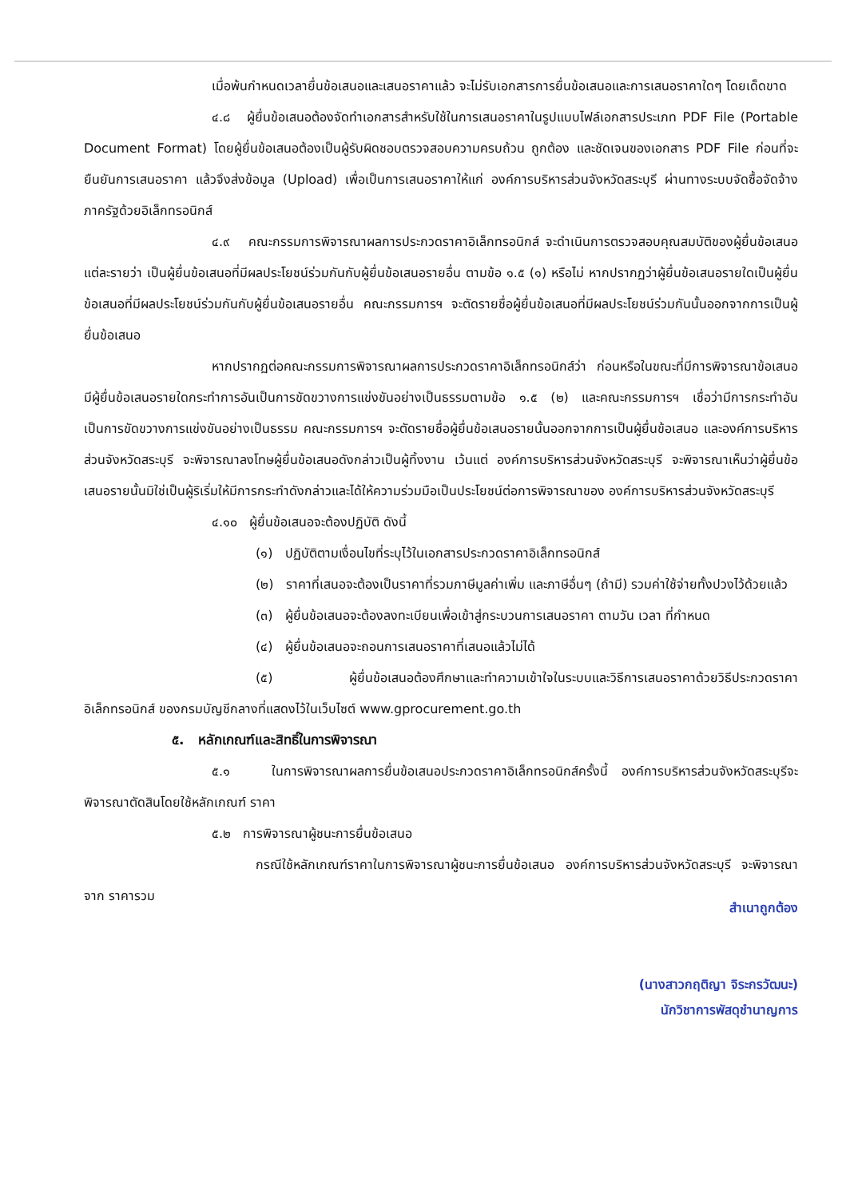เมื่อพ้นกำหนดเวลายื่นข้อเสนอและเสนอราคาแล้ว จะไม่รับเอกสารการยื่นข้อเสนอและการเสนอราคาใดๆ โดยเด็ดขาด
๔.๘ ผู้ยื่นข้อเสนอต้องจัดทำเอกสารสำหรับใช้ในการเสนอราคาในรูปแบบไฟล์เอกสารประเภท PDF File (Portable Document Format) โดยผู้ยื่นข้อเสนอต้องเป็นผู้รับผิดชอบตรวจสอบความครบถ้วน ถูกต้อง และชัดเจนของเอกสาร PDF File ก่อนที่จะยืนยันการเสนอราคา แล้วจึงส่งข้อมูล (Upload) เพื่อเป็นการเสนอราคาให้แก่ องค์การบริหารส่วนจังหวัดสระบุรี ผ่านทางระบบจัดซื้อจัดจ้างภาครัฐด้วยอิเล็กทรอนิกส์
๔.๙ คณะกรรมการพิจารณาผลการประกวดราคาอิเล็กทรอนิกส์ จะดำเนินการตรวจสอบคุณสมบัติของผู้ยื่นข้อเสนอแต่ละรายว่า เป็นผู้ยื่นข้อเสนอที่มีผลประโยชน์ร่วมกันกับผู้ยื่นข้อเสนอรายอื่น ตามข้อ ๑.๕ (๑) หรือไม่ หากปรากฏว่าผู้ยื่นข้อเสนอรายใดเป็นผู้ยื่นข้อเสนอที่มีผลประโยชน์ร่วมกันกับผู้ยื่นข้อเสนอรายอื่น คณะกรรมการฯ จะตัดรายชื่อผู้ยื่นข้อเสนอที่มีผลประโยชน์ร่วมกันนั้นออกจากการเป็นผู้ยื่นข้อเสนอ
หากปรากฏต่อคณะกรรมการพิจารณาผลการประกวดราคาอิเล็กทรอนิกส์ว่า ก่อนหรือในขณะที่มีการพิจารณาข้อเสนอ มีผู้ยื่นข้อเสนอรายใดกระทำการอันเป็นการขัดขวางการแข่งขันอย่างเป็นธรรมตามข้อ ๑.๕ (๒) และคณะกรรมการฯ เชื่อว่ามีการกระทำอันเป็นการขัดขวางการแข่งขันอย่างเป็นธรรม คณะกรรมการฯ จะตัดรายชื่อผู้ยื่นข้อเสนอรายนั้นออกจากการเป็นผู้ยื่นข้อเสนอ และองค์การบริหารส่วนจังหวัดสระบุรี จะพิจารณาลงโทษผู้ยื่นข้อเสนอดังกล่าวเป็นผู้ทิ้งงาน เว้นแต่ องค์การบริหารส่วนจังหวัดสระบุรี จะพิจารณาเห็นว่าผู้ยื่นข้อเสนอรายนั้นมิใช่เป็นผู้ริเริ่มให้มีการกระทำดังกล่าวและได้ให้ความร่วมมือเป็นประโยชน์ต่อการพิจารณาของ องค์การบริหารส่วนจังหวัดสระบุรี
๔.๑๐ ผู้ยื่นข้อเสนอจะต้องปฏิบัติ ดังนี้
(๑) ปฏิบัติตามเงื่อนไขที่ระบุไว้ในเอกสารประกวดราคาอิเล็กทรอนิกส์
(๒) ราคาที่เสนอจะต้องเป็นราคาที่รวมภาษีมูลค่าเพิ่ม และภาษีอื่นๆ (ถ้ามี) รวมค่าใช้จ่ายทั้งปวงไว้ด้วยแล้ว
(๓) ผู้ยื่นข้อเสนอจะต้องลงทะเบียนเพื่อเข้าสู่กระบวนการเสนอราคา ตามวัน เวลา ที่กำหนด
(๔) ผู้ยื่นข้อเสนอจะถอนการเสนอราคาที่เสนอแล้วไม่ได้
(๕) ผู้ยื่นข้อเสนอต้องศึกษาและทำความเข้าใจในระบบและวิธีการเสนอราคาด้วยวิธีประกวดราคาอิเล็กทรอนิกส์ ของกรมบัญชีกลางที่แสดงไว้ในเว็บไซต์ www.gprocurement.go.th
๕. หลักเกณฑ์และสิทธิ์ในการพิจารณา
๕.๑ ในการพิจารณาผลการยื่นข้อเสนอประกวดราคาอิเล็กทรอนิกส์ครั้งนี้ องค์การบริหารส่วนจังหวัดสระบุรีจะพิจารณาตัดสินโดยใช้หลักเกณฑ์ ราคา
๕.๒ การพิจารณาผู้ชนะการยื่นข้อเสนอ
กรณีใช้หลักเกณฑ์ราคาในการพิจารณาผู้ชนะการยื่นข้อเสนอ องค์การบริหารส่วนจังหวัดสระบุรี จะพิจารณาจาก ราคารวม
สำเนาถูกต้อง
(นางสาวกฤติญา จิระกรวัฒนะ)
นักวิชาการพัสดุชำนาญการ